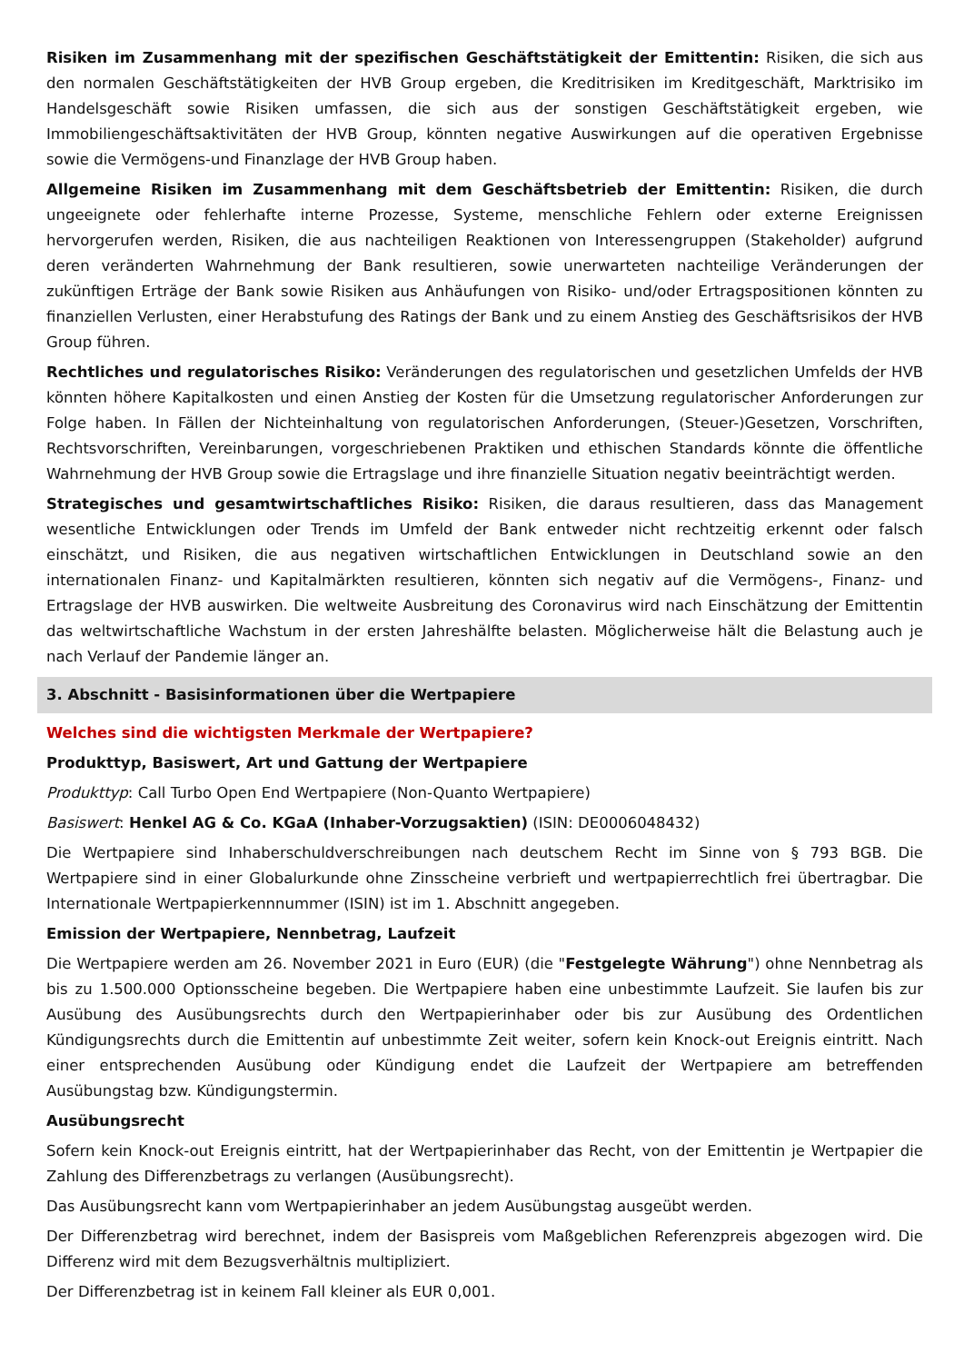Risiken im Zusammenhang mit der spezifischen Geschäftstätigkeit der Emittentin: Risiken, die sich aus den normalen Geschäftstätigkeiten der HVB Group ergeben, die Kreditrisiken im Kreditgeschäft, Marktrisiko im Handelsgeschäft sowie Risiken umfassen, die sich aus der sonstigen Geschäftstätigkeit ergeben, wie Immobiliengeschäftsaktivitäten der HVB Group, könnten negative Auswirkungen auf die operativen Ergebnisse sowie die Vermögens-und Finanzlage der HVB Group haben.
Allgemeine Risiken im Zusammenhang mit dem Geschäftsbetrieb der Emittentin: Risiken, die durch ungeeignete oder fehlerhafte interne Prozesse, Systeme, menschliche Fehlern oder externe Ereignissen hervorgerufen werden, Risiken, die aus nachteiligen Reaktionen von Interessengruppen (Stakeholder) aufgrund deren veränderten Wahrnehmung der Bank resultieren, sowie unerwarteten nachteilige Veränderungen der zukünftigen Erträge der Bank sowie Risiken aus Anhäufungen von Risiko- und/oder Ertragspositionen könnten zu finanziellen Verlusten, einer Herabstufung des Ratings der Bank und zu einem Anstieg des Geschäftsrisikos der HVB Group führen.
Rechtliches und regulatorisches Risiko: Veränderungen des regulatorischen und gesetzlichen Umfelds der HVB könnten höhere Kapitalkosten und einen Anstieg der Kosten für die Umsetzung regulatorischer Anforderungen zur Folge haben. In Fällen der Nichteinhaltung von regulatorischen Anforderungen, (Steuer-)Gesetzen, Vorschriften, Rechtsvorschriften, Vereinbarungen, vorgeschriebenen Praktiken und ethischen Standards könnte die öffentliche Wahrnehmung der HVB Group sowie die Ertragslage und ihre finanzielle Situation negativ beeinträchtigt werden.
Strategisches und gesamtwirtschaftliches Risiko: Risiken, die daraus resultieren, dass das Management wesentliche Entwicklungen oder Trends im Umfeld der Bank entweder nicht rechtzeitig erkennt oder falsch einschätzt, und Risiken, die aus negativen wirtschaftlichen Entwicklungen in Deutschland sowie an den internationalen Finanz- und Kapitalmärkten resultieren, könnten sich negativ auf die Vermögens-, Finanz- und Ertragslage der HVB auswirken. Die weltweite Ausbreitung des Coronavirus wird nach Einschätzung der Emittentin das weltwirtschaftliche Wachstum in der ersten Jahreshälfte belasten. Möglicherweise hält die Belastung auch je nach Verlauf der Pandemie länger an.
3. Abschnitt - Basisinformationen über die Wertpapiere
Welches sind die wichtigsten Merkmale der Wertpapiere?
Produkttyp, Basiswert, Art und Gattung der Wertpapiere
Produkttyp: Call Turbo Open End Wertpapiere (Non-Quanto Wertpapiere)
Basiswert: Henkel AG & Co. KGaA (Inhaber-Vorzugsaktien) (ISIN: DE0006048432)
Die Wertpapiere sind Inhaberschuldverschreibungen nach deutschem Recht im Sinne von § 793 BGB. Die Wertpapiere sind in einer Globalurkunde ohne Zinsscheine verbrieft und wertpapierrechtlich frei übertragbar. Die Internationale Wertpapierkennnummer (ISIN) ist im 1. Abschnitt angegeben.
Emission der Wertpapiere, Nennbetrag, Laufzeit
Die Wertpapiere werden am 26. November 2021 in Euro (EUR) (die "Festgelegte Währung") ohne Nennbetrag als bis zu 1.500.000 Optionsscheine begeben. Die Wertpapiere haben eine unbestimmte Laufzeit. Sie laufen bis zur Ausübung des Ausübungsrechts durch den Wertpapierinhaber oder bis zur Ausübung des Ordentlichen Kündigungsrechts durch die Emittentin auf unbestimmte Zeit weiter, sofern kein Knock-out Ereignis eintritt. Nach einer entsprechenden Ausübung oder Kündigung endet die Laufzeit der Wertpapiere am betreffenden Ausübungstag bzw. Kündigungstermin.
Ausübungsrecht
Sofern kein Knock-out Ereignis eintritt, hat der Wertpapierinhaber das Recht, von der Emittentin je Wertpapier die Zahlung des Differenzbetrags zu verlangen (Ausübungsrecht).
Das Ausübungsrecht kann vom Wertpapierinhaber an jedem Ausübungstag ausgeübt werden.
Der Differenzbetrag wird berechnet, indem der Basispreis vom Maßgeblichen Referenzpreis abgezogen wird. Die Differenz wird mit dem Bezugsverhältnis multipliziert.
Der Differenzbetrag ist in keinem Fall kleiner als EUR 0,001.